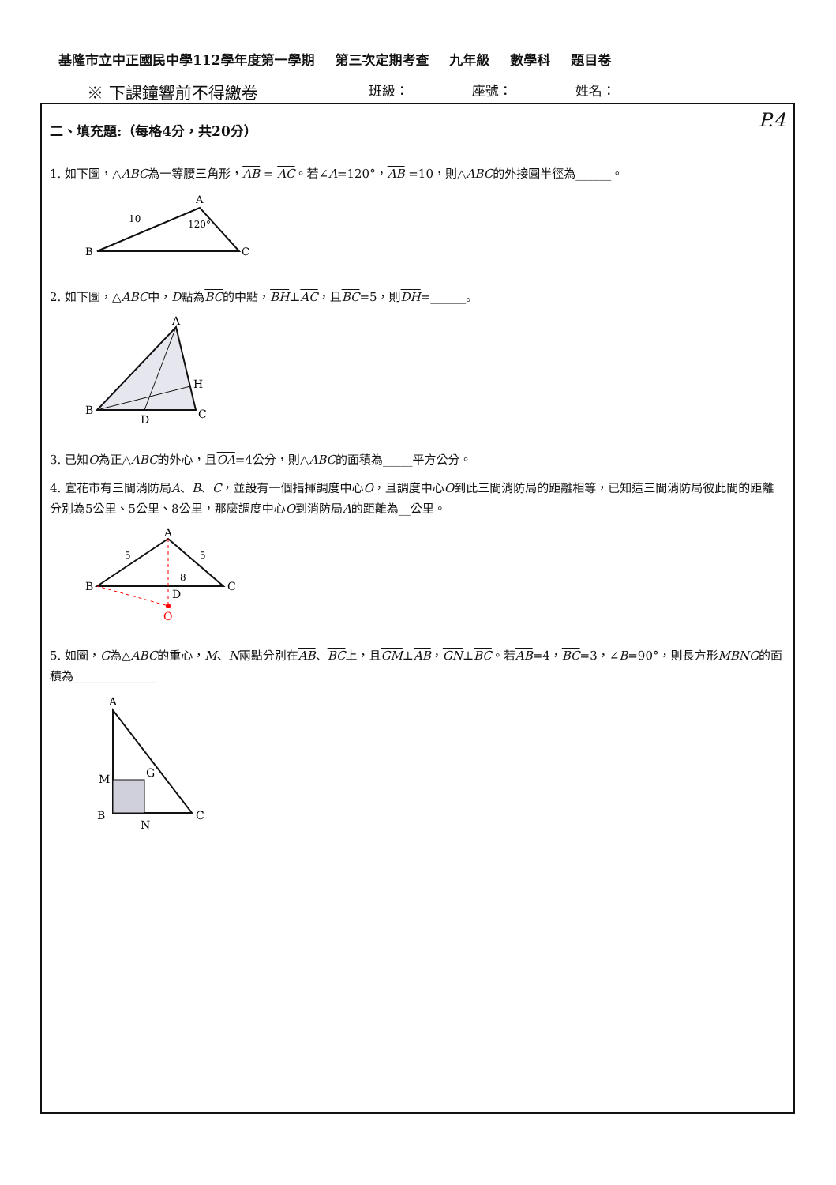基隆市立中正國民中學112學年度第一學期 第三次定期考查 九年級 數學科 題目卷
※ 下課鐘響前不得繳卷 班級： 座號： 姓名：
P.4
二、填充題:（每格4分，共20分）
1. 如下圖，△ABC為一等腰三角形，AB = AC。若∠A=120°，AB =10，則△ABC的外接圓半徑為______。
A
B
C
10
120°
2. 如下圖，△ABC中，D點為BC的中點，BH⊥AC，且BC=5，則DH=______。
A
B
C
D
H
3. 已知O為正△ABC的外心，且OA=4公分，則△ABC的面積為_____平方公分。
4. 宜花市有三間消防局A、B、C，並設有一個指揮調度中心O，且調度中心O到此三間消防局的距離相等，已知這三間消防局彼此間的距離分別為5公里、5公里、8公里，那麼調度中心O到消防局A的距離為__公里。
A
B
C
D
O
5
5
8
5. 如圖，G為△ABC的重心，M、N兩點分別在AB、BC上，且GM⊥AB，GN⊥BC。若AB=4，BC=3，∠B=90°，則長方形MBNG的面積為______________
A
B
C
M
G
N